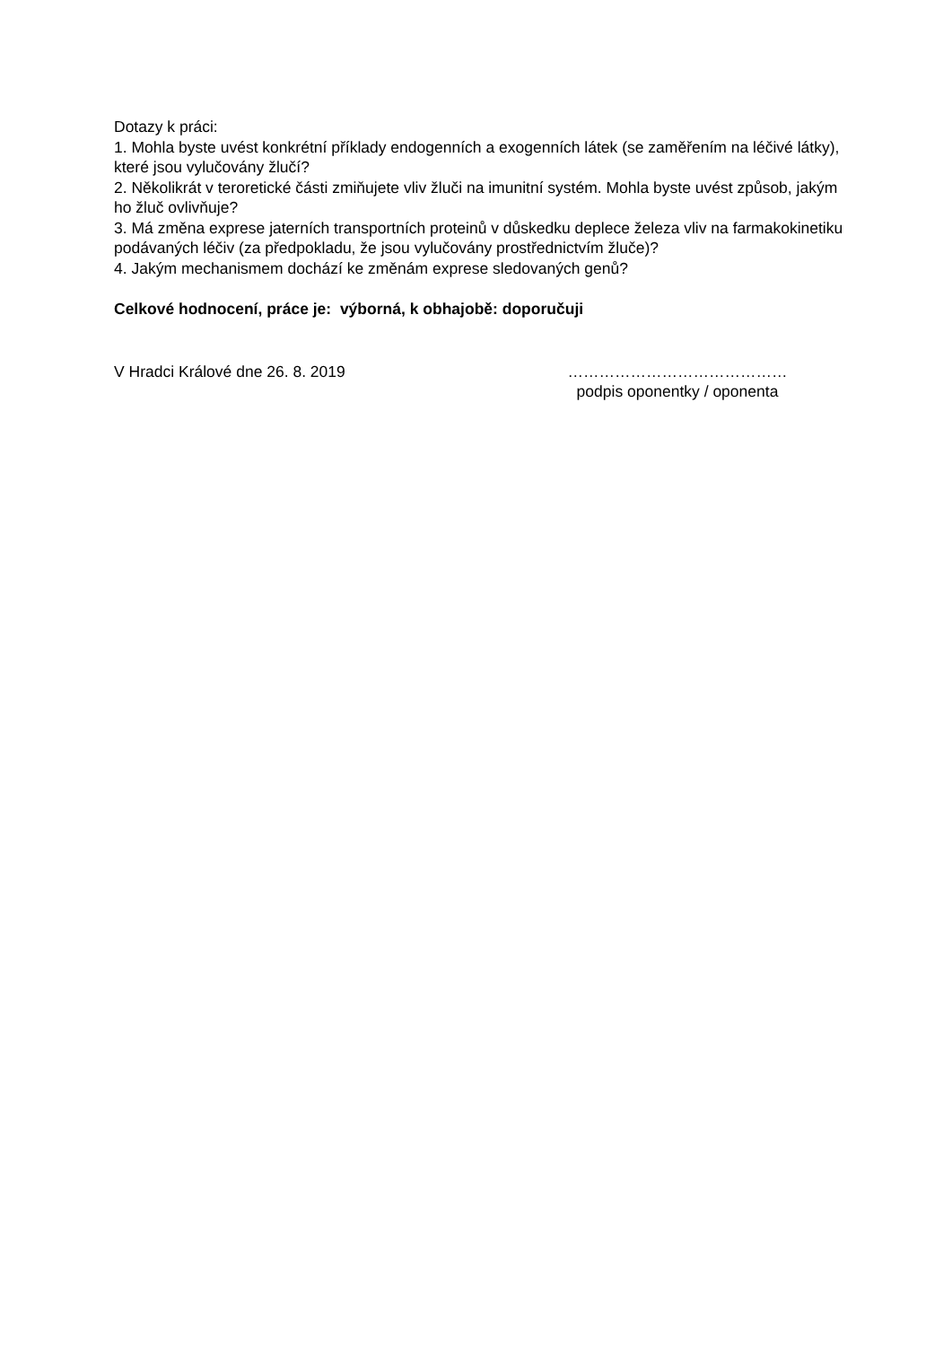Dotazy k práci:
1. Mohla byste uvést konkrétní příklady endogenních a exogenních látek (se zaměřením na léčivé látky), které jsou vylučovány žlučí?
2. Několikrát v teroretické části zmiňujete vliv žluči na imunitní systém. Mohla byste uvést způsob, jakým ho žluč ovlivňuje?
3. Má změna exprese jaterních transportních proteinů v důskedku deplece železa vliv na farmakokinetiku podávaných léčiv (za předpokladu, že jsou vylučovány prostřednictvím žluče)?
4. Jakým mechanismem dochází ke změnám exprese sledovaných genů?
Celkové hodnocení, práce je: výborná, k obhajobě: doporučuji
V Hradci Králové dne 26. 8. 2019 ……………………………………
podpis oponentky / oponenta